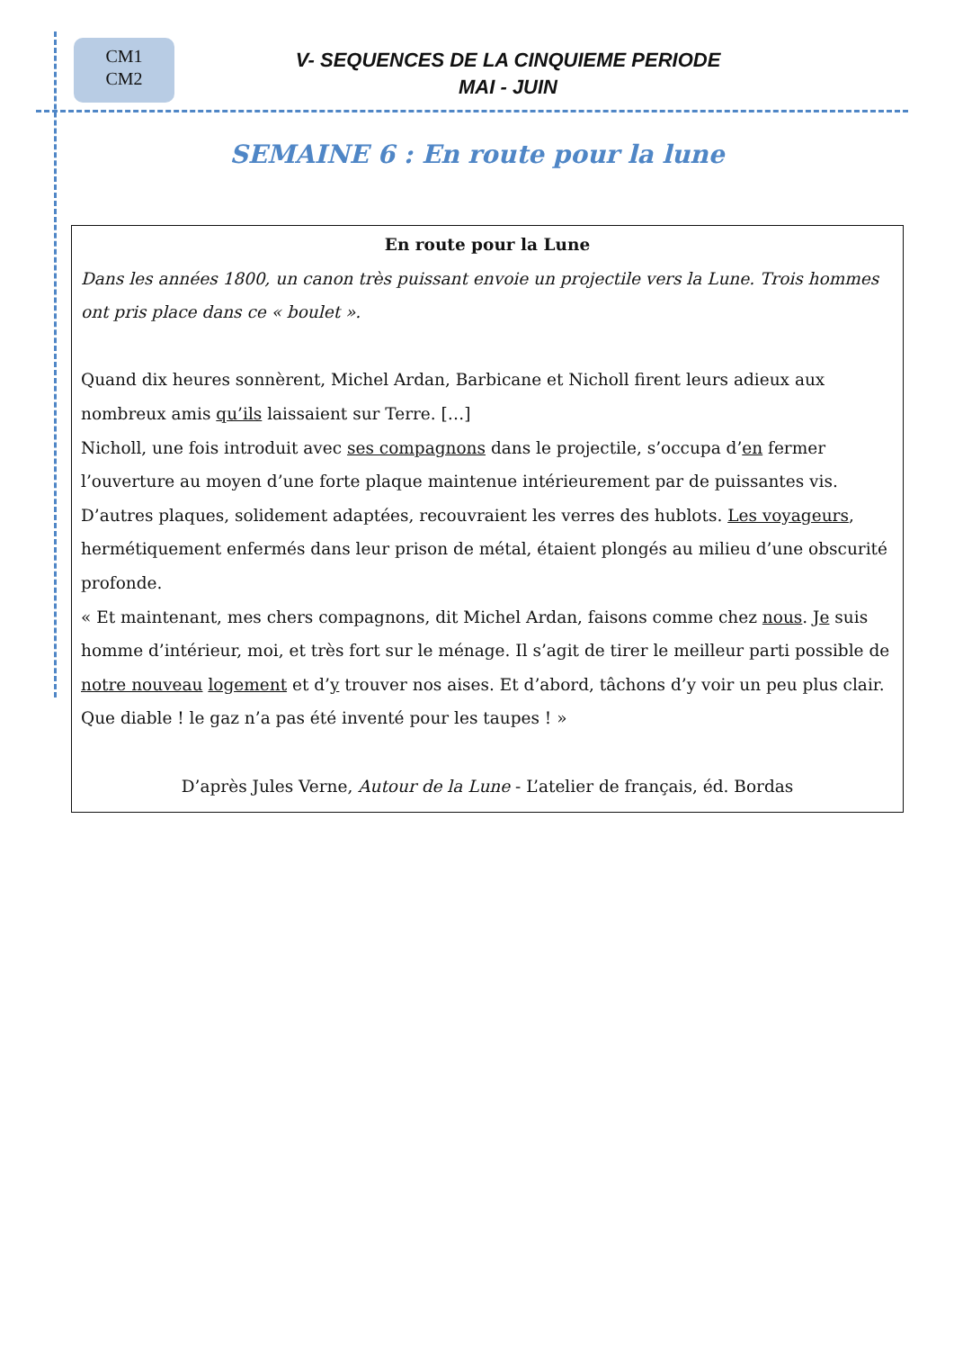CM1
CM2
V- SEQUENCES DE LA CINQUIEME PERIODE
MAI - JUIN
SEMAINE 6 : En route pour la lune
En route pour la Lune
Dans les années 1800, un canon très puissant envoie un projectile vers la Lune. Trois hommes ont pris place dans ce « boulet ».
Quand dix heures sonnèrent, Michel Ardan, Barbicane et Nicholl firent leurs adieux aux nombreux amis qu’ils laissaient sur Terre. […]
Nicholl, une fois introduit avec ses compagnons dans le projectile, s’occupa d’en fermer l’ouverture au moyen d’une forte plaque maintenue intérieurement par de puissantes vis. D’autres plaques, solidement adaptées, recouvraient les verres des hublots. Les voyageurs, hermétiquement enfermés dans leur prison de métal, étaient plongés au milieu d’une obscurité profonde.
« Et maintenant, mes chers compagnons, dit Michel Ardan, faisons comme chez nous. Je suis homme d’intérieur, moi, et très fort sur le ménage. Il s’agit de tirer le meilleur parti possible de notre nouveau logement et d’y trouver nos aises. Et d’abord, tâchons d’y voir un peu plus clair. Que diable ! le gaz n’a pas été inventé pour les taupes ! »
D’après Jules Verne, Autour de la Lune - L’atelier de français, éd. Bordas